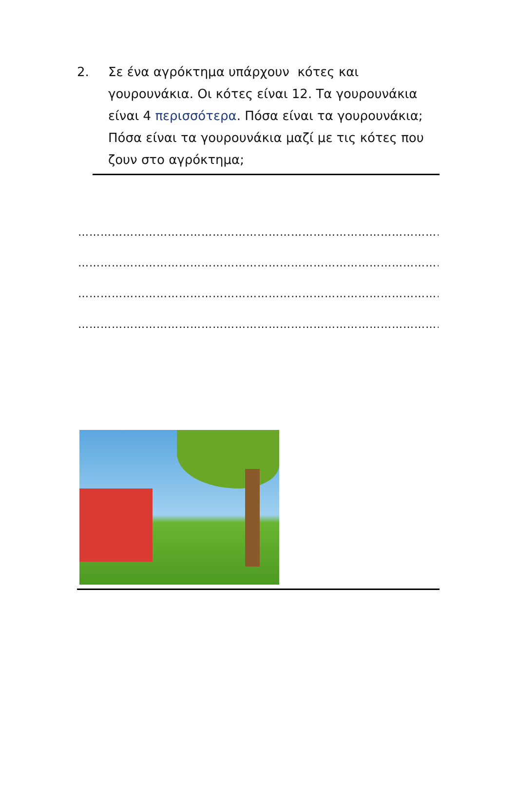2. Σε ένα αγρόκτημα υπάρχουν κότες και γουρουνάκια. Οι κότες είναι 12. Τα γουρουνάκια είναι 4 περισσότερα. Πόσα είναι τα γουρουνάκια; Πόσα είναι τα γουρουνάκια μαζί με τις κότες που ζουν στο αγρόκτημα;
………………………………………………………………………………………………
………………………………………………………………………………………………
………………………………………………………………………………………………
………………………………………………………………………………………………